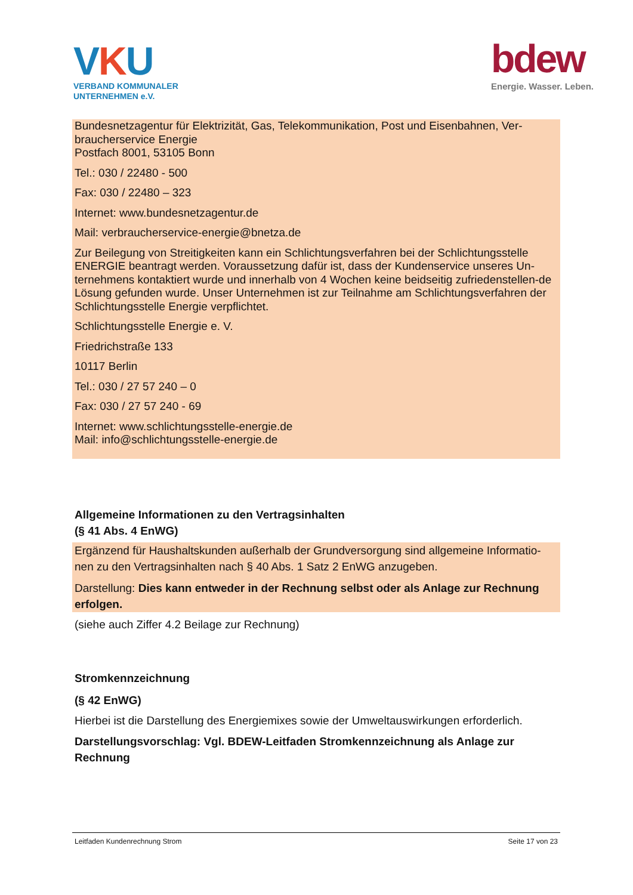VKU
VERBAND KOMMUNALER
UNTERNEHMEN e.V.
bdew
Energie. Wasser. Leben.
Bundesnetzagentur für Elektrizität, Gas, Telekommunikation, Post und Eisenbahnen, Ver-braucherservice Energie
Postfach 8001, 53105 Bonn
Tel.: 030 / 22480 - 500
Fax: 030 / 22480 – 323
Internet: www.bundesnetzagentur.de
Mail: verbraucherservice-energie@bnetza.de
Zur Beilegung von Streitigkeiten kann ein Schlichtungsverfahren bei der Schlichtungsstelle ENERGIE beantragt werden. Voraussetzung dafür ist, dass der Kundenservice unseres Un-ternehmens kontaktiert wurde und innerhalb von 4 Wochen keine beidseitig zufriedenstellen-de Lösung gefunden wurde. Unser Unternehmen ist zur Teilnahme am Schlichtungsverfahren der Schlichtungsstelle Energie verpflichtet.
Schlichtungsstelle Energie e. V.
Friedrichstraße 133
10117 Berlin
Tel.: 030 / 27 57 240 – 0
Fax: 030 / 27 57 240 - 69
Internet: www.schlichtungsstelle-energie.de
Mail: info@schlichtungsstelle-energie.de
Allgemeine Informationen zu den Vertragsinhalten
(§ 41 Abs. 4 EnWG)
Ergänzend für Haushaltskunden außerhalb der Grundversorgung sind allgemeine Informatio-nen zu den Vertragsinhalten nach § 40 Abs. 1 Satz 2 EnWG anzugeben.
Darstellung: Dies kann entweder in der Rechnung selbst oder als Anlage zur Rechnung erfolgen.
(siehe auch Ziffer 4.2 Beilage zur Rechnung)
Stromkennzeichnung
(§ 42 EnWG)
Hierbei ist die Darstellung des Energiemixes sowie der Umweltauswirkungen erforderlich.
Darstellungsvorschlag: Vgl. BDEW-Leitfaden Stromkennzeichnung als Anlage zur Rechnung
Leitfaden Kundenrechnung Strom Seite 17 von 23